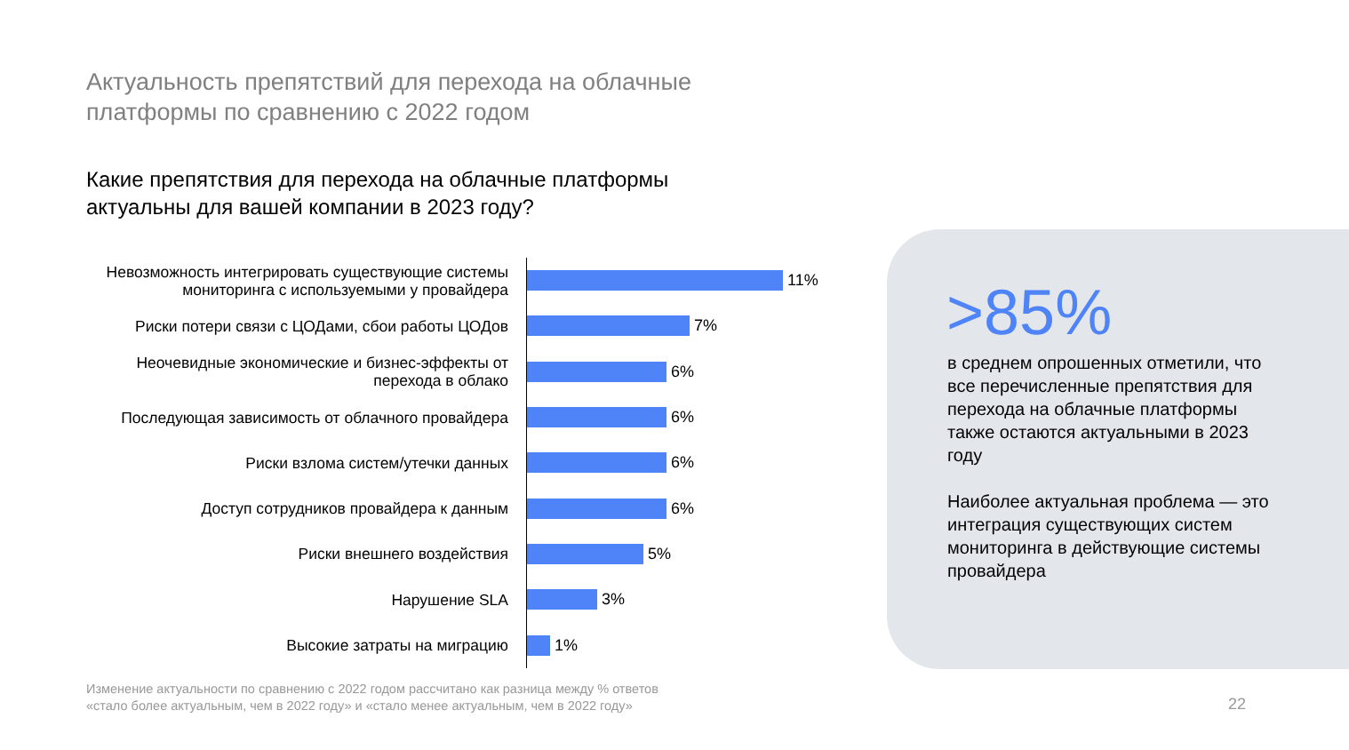Актуальность препятствий для перехода на облачные
платформы по сравнению с 2022 годом
Какие препятствия для перехода на облачные платформы
актуальны для вашей компании в 2023 году?
Невозможность интегрировать существующие системы мониторинга с используемыми у провайдера
11%
Риски потери связи с ЦОДами, сбои работы ЦОДов
7%
Неочевидные экономические и бизнес-эффекты от перехода в облако
6%
Последующая зависимость от облачного провайдера
6%
Риски взлома систем/утечки данных
6%
Доступ сотрудников провайдера к данным
6%
Риски внешнего воздействия
5%
Нарушение SLA
3%
Высокие затраты на миграцию
1%
>85%
в среднем опрошенных отметили, что все перечисленные препятствия для перехода на облачные платформы также остаются актуальными в 2023 году
Наиболее актуальная проблема — это интеграция существующих систем мониторинга в действующие системы провайдера
Изменение актуальности по сравнению с 2022 годом рассчитано как разница между % ответов
«стало более актуальным, чем в 2022 году» и «стало менее актуальным, чем в 2022 году»
22